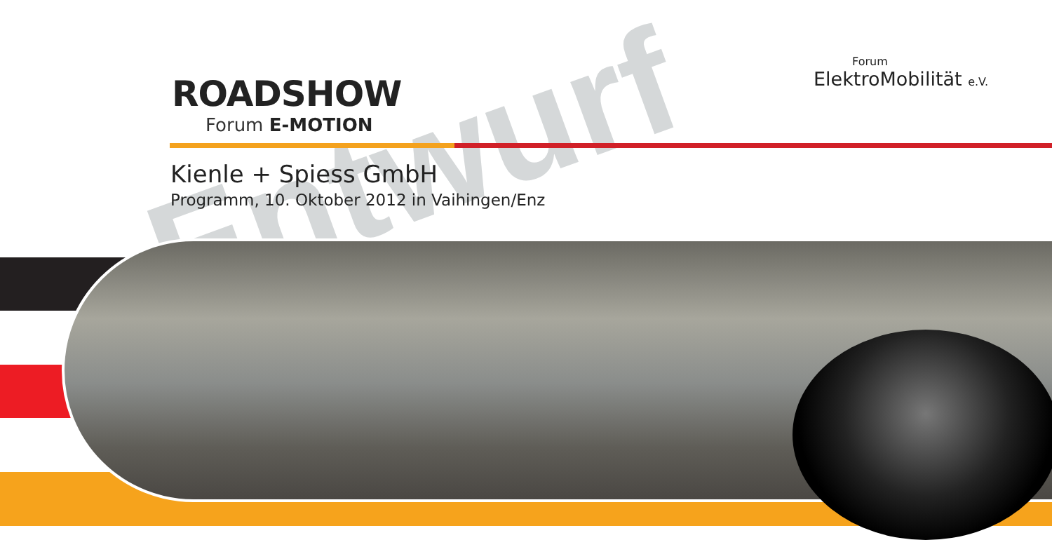Entwurf
ROADSHOW
Forum E-MOTION
Forum
ElektroMobilität e.V.
Kienle + Spiess GmbH
Programm, 10. Oktober 2012 in Vaihingen/Enz